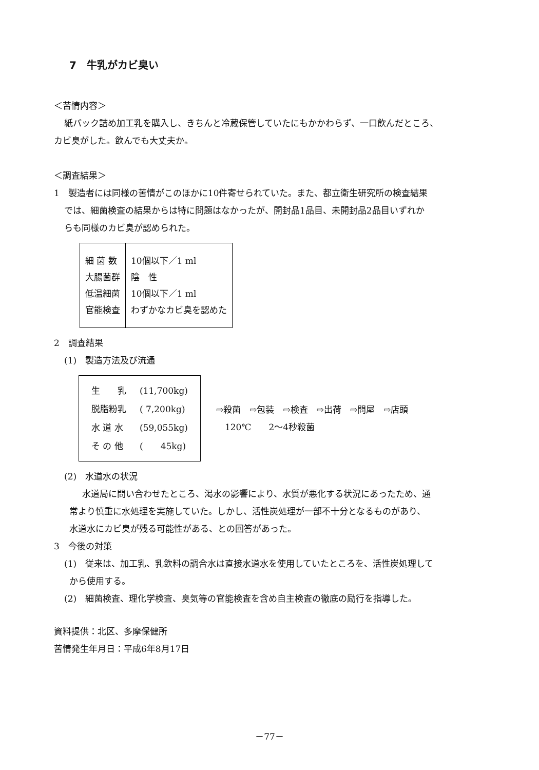7　牛乳がカビ臭い
＜苦情内容＞
紙パック詰め加工乳を購入し、きちんと冷蔵保管していたにもかかわらず、一口飲んだところ、
カビ臭がした。飲んでも大丈夫か。
＜調査結果＞
1　製造者には同様の苦情がこのほかに10件寄せられていた。また、都立衛生研究所の検査結果
では、細菌検査の結果からは特に問題はなかったが、開封品1品目、未開封品2品目いずれか
らも同様のカビ臭が認められた。
| 細 菌 数 大腸菌群 低温細菌 官能検査 | 10個以下／1 ml 陰 性 10個以下／1 ml わずかなカビ臭を認めた |
2　調査結果
(1)　製造方法及び流通
| 生 乳 | (11,700kg) |
| 脱脂粉乳 | ( 7,200kg) |
| 水 道 水 | (59,055kg) |
| そ の 他 | ( 45kg) |
⇨殺菌　⇨包装　⇨検査　⇨出荷　⇨問屋　⇨店頭
　120℃　　2～4秒殺菌
(2)　水道水の状況
水道局に問い合わせたところ、渇水の影響により、水質が悪化する状況にあったため、通
常より慎重に水処理を実施していた。しかし、活性炭処理が一部不十分となるものがあり、
水道水にカビ臭が残る可能性がある、との回答があった。
3　今後の対策
(1)　従来は、加工乳、乳飲料の調合水は直接水道水を使用していたところを、活性炭処理して
から使用する。
(2)　細菌検査、理化学検査、臭気等の官能検査を含め自主検査の徹底の励行を指導した。
資料提供：北区、多摩保健所
苦情発生年月日：平成6年8月17日
－77－